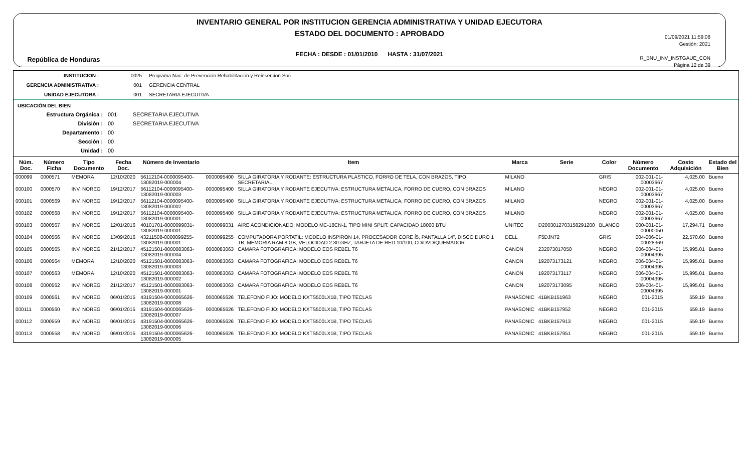República de Honduras
INVENTARIO GENERAL POR INSTITUCION GERENCIA ADMINISTRATIVA Y UNIDAD EJECUTORA
ESTADO DEL DOCUMENTO : APROBADO
FECHA : DESDE : 01/01/2010 HASTA : 31/07/2021
01/09/2021 11:59:08
Gestión: 2021
R_BNU_INV_INSTGAUE_CON
Página 12 de 39
INSTITUCION : 0025 Programa Nac. de Prevención Rehabilitación y Reinsercion Soc GERENCIA ADMINISTRATIVA : 001 GERENCIA CENTRAL UNIDAD EJECUTORA : 001 SECRETARIA EJECUTIVA
UBICACIÓN DEL BIEN Estructura Orgánica : 001 SECRETARIA EJECUTIVA División : 00 SECRETARIA EJECUTIVA Departamento : 00 Sección : 00 Unidad : 00
| Núm. Doc. | Número Ficha | Tipo Documento | Fecha Doc. | Número de Inventario | Item | | Marca | Serie | Color | Número Documento | Costo Adquisición | Estado del Bien |
| --- | --- | --- | --- | --- | --- | --- | --- | --- | --- | --- | --- | --- |
| 000099 | 0000571 | MEMORA | 12/10/2020 | 56112104-0000095400-13082019-000004 | 0000095400 | SILLA GIRATORIA Y RODANTE: ESTRUCTURA PLASTICO, FORRO DE TELA, CON BRAZOS, TIPO SECRETARIAL | MILANO | | GRIS | 002-001-01-00003667 | 4,025.00 | Bueno |
| 000100 | 0000570 | INV. NOREG | 19/12/2017 | 56112104-0000095400-13082019-000003 | 0000095400 | SILLA GIRATORIA Y RODANTE EJECUTIVA: ESTRUCTURA METALICA, FORRO DE CUERO, CON BRAZOS | MILANO | | NEGRO | 002-001-01-00003667 | 4,025.00 | Bueno |
| 000101 | 0000569 | INV. NOREG | 19/12/2017 | 56112104-0000095400-13082019-000002 | 0000095400 | SILLA GIRATORIA Y RODANTE EJECUTIVA: ESTRUCTURA METALICA, FORRO DE CUERO, CON BRAZOS | MILANO | | NEGRO | 002-001-01-00003667 | 4,025.00 | Bueno |
| 000102 | 0000568 | INV. NOREG | 19/12/2017 | 56112104-0000095400-13082019-000001 | 0000095400 | SILLA GIRATORIA Y RODANTE EJECUTIVA: ESTRUCTURA METALICA, FORRO DE CUERO, CON BRAZOS | MILANO | | NEGRO | 002-001-01-00003667 | 4,025.00 | Bueno |
| 000103 | 0000567 | INV. NOREG | 12/01/2016 | 40101701-0000099031-13082019-000001 | 0000099031 | AIRE ACONDICIONADO: MODELO MC-18CN-1, TIPO MINI SPLIT, CAPACIDAD 18000 BTU | UNITEC | D2003012703158291200 | BLANCO | 000-001-01-00000050 | 17,294.71 | Bueno |
| 000104 | 0000566 | INV. NOREG | 13/09/2016 | 43211508-0000099255-13082019-000001 | 0000099255 | COMPUTADORA PORTATIL: MODELO INSPIRON 14, PROCESADOR CORE Í5, PANTALLA 14", DISCO DURO 1 TB, MEMORIA RAM 8 GB, VELOCIDAD 2.30 GHZ, TARJETA DE RED 10/100, CD/DVD/QUEMADOR | DELL | F5DJN72 | GRIS | 004-006-01-00028369 | 22,570.60 | Bueno |
| 000105 | 0000565 | INV. NOREG | 21/12/2017 | 45121501-0000083063-13082019-000004 | 0000083063 | CAMARA FOTOGRAFICA: MODELO EOS REBEL T6 | CANON | 232073017050 | NEGRO | 006-004-01-00004395 | 15,995.01 | Bueno |
| 000106 | 0000564 | MEMORA | 12/10/2020 | 45121501-0000083063-13082019-000003 | 0000083063 | CAMARA FOTOGRAFICA: MODELO EOS REBEL T6 | CANON | 192073173121 | NEGRO | 006-004-01-00004395 | 15,995.01 | Bueno |
| 000107 | 0000563 | MEMORA | 12/10/2020 | 45121501-0000083063-13082019-000002 | 0000083063 | CAMARA FOTOGRAFICA: MODELO EOS REBEL T6 | CANON | 192073173117 | NEGRO | 006-004-01-00004395 | 15,995.01 | Bueno |
| 000108 | 0000562 | INV. NOREG | 21/12/2017 | 45121501-0000083063-13082019-000001 | 0000083063 | CAMARA FOTOGRAFICA: MODELO EOS REBEL T6 | CANON | 192073173095 | NEGRO | 006-004-01-00004395 | 15,995.01 | Bueno |
| 000109 | 0000561 | INV. NOREG | 06/01/2015 | 43191504-0000065626-13082019-000008 | 0000065626 | TELEFONO FIJO: MODELO KXTS500LX1B, TIPO TECLAS | PANASONIC | 41BKB151963 | NEGRO | 001-2015 | 559.19 | Bueno |
| 000111 | 0000560 | INV. NOREG | 06/01/2015 | 43191504-0000065626-13082019-000007 | 0000065626 | TELEFONO FIJO: MODELO KXTS500LX1B, TIPO TECLAS | PANASONIC | 41BKB157952 | NEGRO | 001-2015 | 559.19 | Bueno |
| 000112 | 0000559 | INV. NOREG | 06/01/2015 | 43191504-0000065626-13082019-000006 | 0000065626 | TELEFONO FIJO: MODELO KXTS500LX1B, TIPO TECLAS | PANASONIC | 41BKB157913 | NEGRO | 001-2015 | 559.19 | Bueno |
| 000113 | 0000558 | INV. NOREG | 06/01/2015 | 43191504-0000065626-13082019-000005 | 0000065626 | TELEFONO FIJO: MODELO KXTS500LX1B, TIPO TECLAS | PANASONIC | 41BKB157951 | NEGRO | 001-2015 | 559.19 | Bueno |